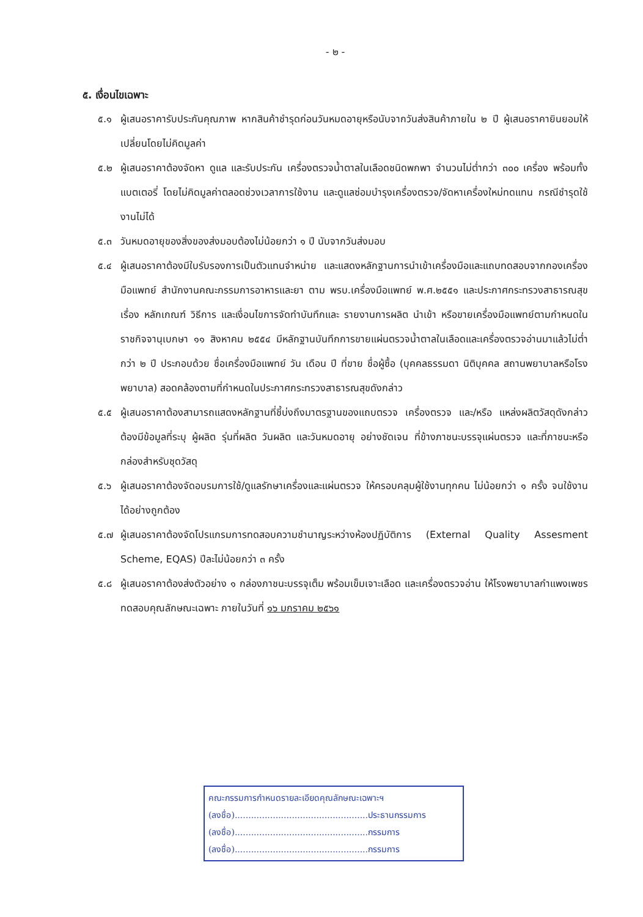- ๒ -
๕. เงื่อนไขเฉพาะ
๕.๑ ผู้เสนอราคารับประกันคุณภาพ หากสินค้าชำรุดก่อนวันหมดอายุหรือนับจากวันส่งสินค้าภายใน ๒ ปี ผู้เสนอราคายินยอมให้เปลี่ยนโดยไม่คิดมูลค่า
๕.๒ ผู้เสนอราคาต้องจัดหา ดูแล และรับประกัน เครื่องตรวจน้ำตาลในเลือดชนิดพกพา จำนวนไม่ต่ำกว่า ๓๐๐ เครื่อง พร้อมทั้งแบตเตอรี่ โดยไม่คิดมูลค่าตลอดช่วงเวลาการใช้งาน และดูแลซ่อมบำรุงเครื่องตรวจ/จัดหาเครื่องใหม่ทดแทน กรณีชำรุดใช้งานไม่ได้
๕.๓ วันหมดอายุของสิ่งของส่งมอบต้องไม่น้อยกว่า ๑ ปี นับจากวันส่งมอบ
๕.๔ ผู้เสนอราคาต้องมีใบรับรองการเป็นตัวแทนจำหน่าย และแสดงหลักฐานการนำเข้าเครื่องมือและแถบทดสอบจากกองเครื่องมือแพทย์ สำนักงานคณะกรรมการอาหารและยา ตาม พรบ.เครื่องมือแพทย์ พ.ศ.๒๕๕๑ และประกาศกระทรวงสาธารณสุข เรื่อง หลักเกณฑ์ วิธีการ และเงื่อนไขการจัดทำบันทึกและ รายงานการผลิต นำเข้า หรือขายเครื่องมือแพทย์ตามกำหนดในราชกิจจานุเบกษา ๑๑ สิงหาคม ๒๕๕๔ มีหลักฐานบันทึกการขายแผ่นตรวจน้ำตาลในเลือดและเครื่องตรวจอ่านมาแล้วไม่ต่ำกว่า ๒ ปี ประกอบด้วย ชื่อเครื่องมือแพทย์ วัน เดือน ปี ที่ขาย ชื่อผู้ซื้อ (บุคคลธรรมดา นิติบุคคล สถานพยาบาลหรือโรงพยาบาล) สอดคล้องตามที่กำหนดในประกาศกระทรวงสาธารณสุขดังกล่าว
๕.๕ ผู้เสนอราคาต้องสามารถแสดงหลักฐานที่ชี้บ่งถึงมาตรฐานของแถบตรวจ เครื่องตรวจ และ/หรือ แหล่งผลิตวัสดุดังกล่าว ต้องมีข้อมูลที่ระบุ ผู้ผลิต รุ่นที่ผลิต วันผลิต และวันหมดอายุ อย่างชัดเจน ที่ข้างภาชนะบรรจุแผ่นตรวจ และที่ภาชนะหรือกล่องสำหรับชุดวัสดุ
๕.๖ ผู้เสนอราคาต้องจัดอบรมการใช้/ดูแลรักษาเครื่องและแผ่นตรวจ ให้ครอบคลุมผู้ใช้งานทุกคน ไม่น้อยกว่า ๑ ครั้ง จนใช้งานได้อย่างถูกต้อง
๕.๗ ผู้เสนอราคาต้องจัดโปรแกรมการทดสอบความชำนาญระหว่างห้องปฏิบัติการ (External Quality Assesment Scheme, EQAS) ปีละไม่น้อยกว่า ๓ ครั้ง
๕.๘ ผู้เสนอราคาต้องส่งตัวอย่าง ๑ กล่องภาชนะบรรจุเต็ม พร้อมเข็มเจาะเลือด และเครื่องตรวจอ่าน ให้โรงพยาบาลกำแพงเพชร ทดสอบคุณลักษณะเฉพาะ ภายในวันที่ ๑๖ มกราคม ๒๕๖๑
คณะกรรมการกำหนดรายละเอียดคุณลักษณะเฉพาะฯ
(ลงชื่อ).................................................ประธานกรรมการ
(ลงชื่อ).................................................กรรมการ
(ลงชื่อ).................................................กรรมการ